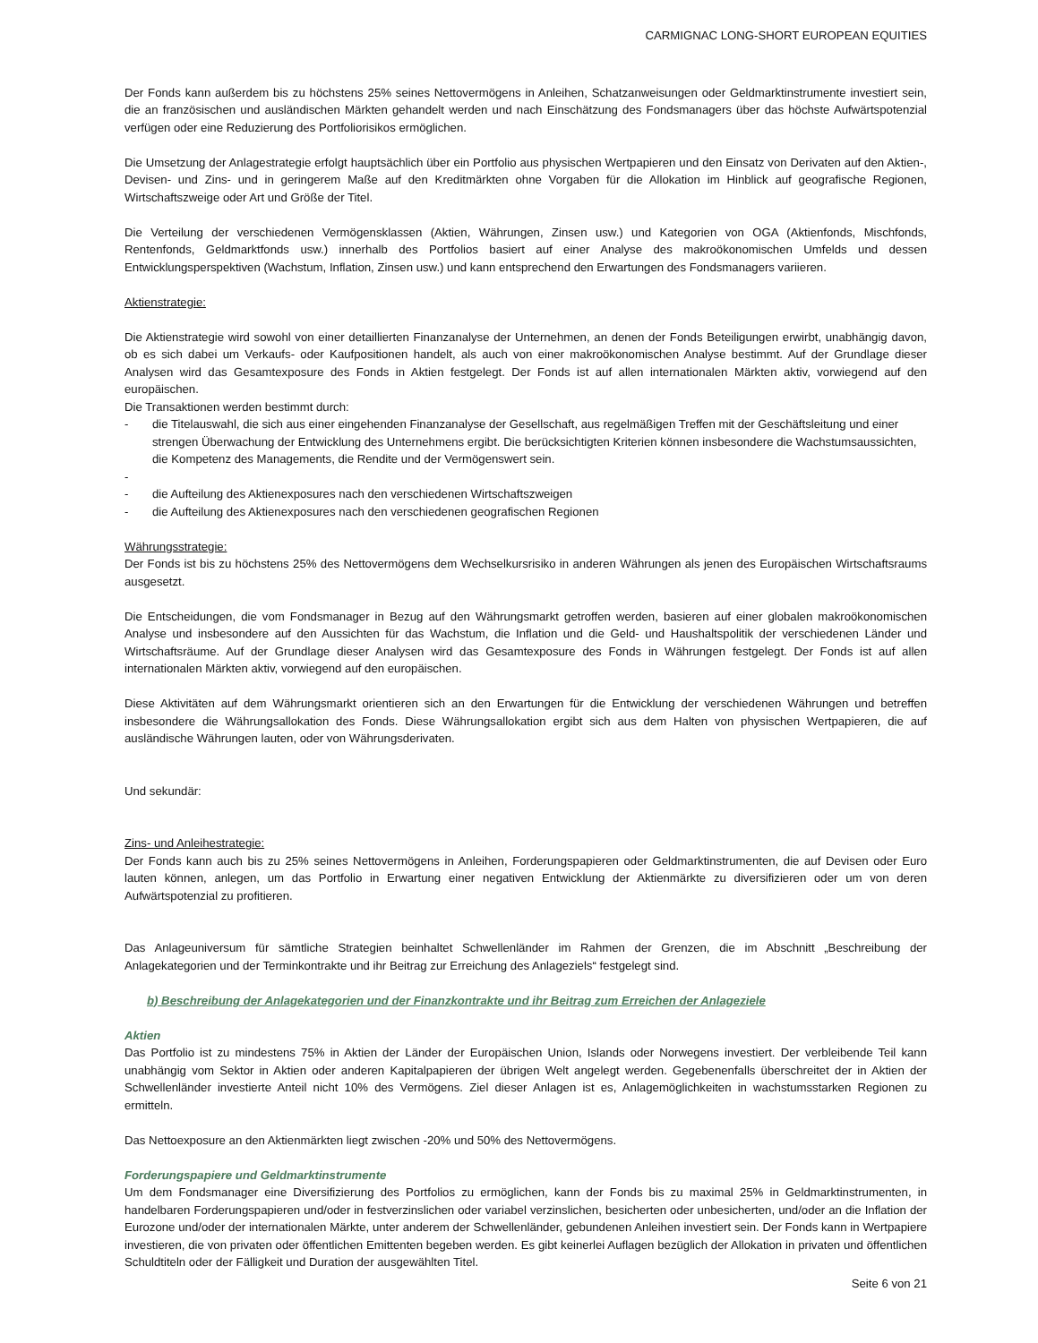CARMIGNAC LONG-SHORT EUROPEAN EQUITIES
Der Fonds kann außerdem bis zu höchstens 25% seines Nettovermögens in Anleihen, Schatzanweisungen oder Geldmarktinstrumente investiert sein, die an französischen und ausländischen Märkten gehandelt werden und nach Einschätzung des Fondsmanagers über das höchste Aufwärtspotenzial verfügen oder eine Reduzierung des Portfoliorisikos ermöglichen.
Die Umsetzung der Anlagestrategie erfolgt hauptsächlich über ein Portfolio aus physischen Wertpapieren und den Einsatz von Derivaten auf den Aktien-, Devisen- und Zins- und in geringerem Maße auf den Kreditmärkten ohne Vorgaben für die Allokation im Hinblick auf geografische Regionen, Wirtschaftszweige oder Art und Größe der Titel.
Die Verteilung der verschiedenen Vermögensklassen (Aktien, Währungen, Zinsen usw.) und Kategorien von OGA (Aktienfonds, Mischfonds, Rentenfonds, Geldmarktfonds usw.) innerhalb des Portfolios basiert auf einer Analyse des makroökonomischen Umfelds und dessen Entwicklungsperspektiven (Wachstum, Inflation, Zinsen usw.) und kann entsprechend den Erwartungen des Fondsmanagers variieren.
Aktienstrategie:
Die Aktienstrategie wird sowohl von einer detaillierten Finanzanalyse der Unternehmen, an denen der Fonds Beteiligungen erwirbt, unabhängig davon, ob es sich dabei um Verkaufs- oder Kaufpositionen handelt, als auch von einer makroökonomischen Analyse bestimmt. Auf der Grundlage dieser Analysen wird das Gesamtexposure des Fonds in Aktien festgelegt. Der Fonds ist auf allen internationalen Märkten aktiv, vorwiegend auf den europäischen.
Die Transaktionen werden bestimmt durch:
- die Titelauswahl, die sich aus einer eingehenden Finanzanalyse der Gesellschaft, aus regelmäßigen Treffen mit der Geschäftsleitung und einer strengen Überwachung der Entwicklung des Unternehmens ergibt. Die berücksichtigten Kriterien können insbesondere die Wachstumsaussichten, die Kompetenz des Managements, die Rendite und der Vermögenswert sein.
-
- die Aufteilung des Aktienexposures nach den verschiedenen Wirtschaftszweigen
- die Aufteilung des Aktienexposures nach den verschiedenen geografischen Regionen
Währungsstrategie:
Der Fonds ist bis zu höchstens 25% des Nettovermögens dem Wechselkursrisiko in anderen Währungen als jenen des Europäischen Wirtschaftsraums ausgesetzt.
Die Entscheidungen, die vom Fondsmanager in Bezug auf den Währungsmarkt getroffen werden, basieren auf einer globalen makroökonomischen Analyse und insbesondere auf den Aussichten für das Wachstum, die Inflation und die Geld- und Haushaltspolitik der verschiedenen Länder und Wirtschaftsräume. Auf der Grundlage dieser Analysen wird das Gesamtexposure des Fonds in Währungen festgelegt. Der Fonds ist auf allen internationalen Märkten aktiv, vorwiegend auf den europäischen.
Diese Aktivitäten auf dem Währungsmarkt orientieren sich an den Erwartungen für die Entwicklung der verschiedenen Währungen und betreffen insbesondere die Währungsallokation des Fonds. Diese Währungsallokation ergibt sich aus dem Halten von physischen Wertpapieren, die auf ausländische Währungen lauten, oder von Währungsderivaten.
Und sekundär:
Zins- und Anleihestrategie:
Der Fonds kann auch bis zu 25% seines Nettovermögens in Anleihen, Forderungspapieren oder Geldmarktinstrumenten, die auf Devisen oder Euro lauten können, anlegen, um das Portfolio in Erwartung einer negativen Entwicklung der Aktienmärkte zu diversifizieren oder um von deren Aufwärtspotenzial zu profitieren.
Das Anlageuniversum für sämtliche Strategien beinhaltet Schwellenländer im Rahmen der Grenzen, die im Abschnitt „Beschreibung der Anlagekategorien und der Terminkontrakte und ihr Beitrag zur Erreichung des Anlageziels“ festgelegt sind.
b) Beschreibung der Anlagekategorien und der Finanzkontrakte und ihr Beitrag zum Erreichen der Anlageziele
Aktien
Das Portfolio ist zu mindestens 75% in Aktien der Länder der Europäischen Union, Islands oder Norwegens investiert. Der verbleibende Teil kann unabhängig vom Sektor in Aktien oder anderen Kapitalpapieren der übrigen Welt angelegt werden. Gegebenenfalls überschreitet der in Aktien der Schwellenländer investierte Anteil nicht 10% des Vermögens. Ziel dieser Anlagen ist es, Anlagemöglichkeiten in wachstumsstarken Regionen zu ermitteln.
Das Nettoexposure an den Aktienmärkten liegt zwischen -20% und 50% des Nettovermögens.
Forderungspapiere und Geldmarktinstrumente
Um dem Fondsmanager eine Diversifizierung des Portfolios zu ermöglichen, kann der Fonds bis zu maximal 25% in Geldmarktinstrumenten, in handelbaren Forderungspapieren und/oder in festverzinslichen oder variabel verzinslichen, besicherten oder unbesicherten, und/oder an die Inflation der Eurozone und/oder der internationalen Märkte, unter anderem der Schwellenländer, gebundenen Anleihen investiert sein. Der Fonds kann in Wertpapiere investieren, die von privaten oder öffentlichen Emittenten begeben werden. Es gibt keinerlei Auflagen bezüglich der Allokation in privaten und öffentlichen Schuldtiteln oder der Fälligkeit und Duration der ausgewählten Titel.
Seite 6 von 21